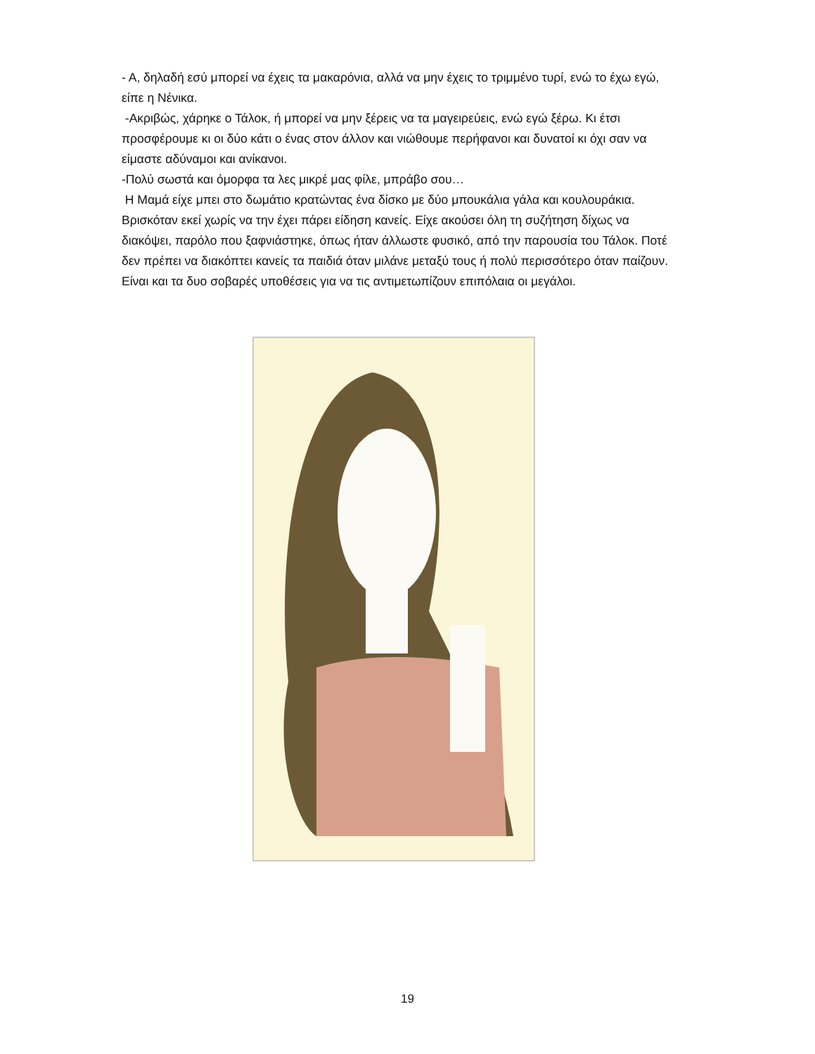- Α, δηλαδή εσύ μπορεί να έχεις τα μακαρόνια, αλλά να μην έχεις το τριμμένο τυρί, ενώ το έχω εγώ, είπε η Νένικα.
-Ακριβώς, χάρηκε ο Τάλοκ, ή μπορεί να μην ξέρεις να τα μαγειρεύεις, ενώ εγώ ξέρω. Κι έτσι προσφέρουμε κι οι δύο κάτι ο ένας στον άλλον και νιώθουμε περήφανοι και δυνατοί κι όχι σαν να είμαστε αδύναμοι και ανίκανοι.
-Πολύ σωστά και όμορφα τα λες μικρέ μας φίλε, μπράβο σου…
Η Μαμά είχε μπει στο δωμάτιο κρατώντας ένα δίσκο με δύο μπουκάλια γάλα και κουλουράκια. Βρισκόταν εκεί χωρίς να την έχει πάρει είδηση κανείς. Είχε ακούσει όλη τη συζήτηση δίχως να διακόψει, παρόλο που ξαφνιάστηκε, όπως ήταν άλλωστε φυσικό, από την παρουσία του Τάλοκ. Ποτέ δεν πρέπει να διακόπτει κανείς τα παιδιά όταν μιλάνε μεταξύ τους ή πολύ περισσότερο όταν παίζουν. Είναι και τα δυο σοβαρές υποθέσεις για να τις αντιμετωπίζουν επιπόλαια οι μεγάλοι.
19